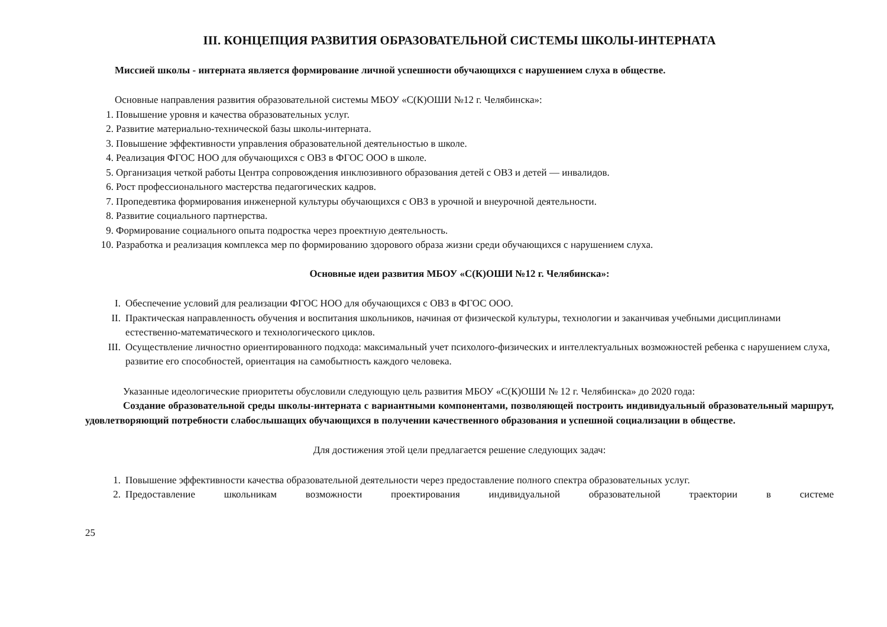III. КОНЦЕПЦИЯ РАЗВИТИЯ ОБРАЗОВАТЕЛЬНОЙ СИСТЕМЫ ШКОЛЫ-ИНТЕРНАТА
Миссией школы - интерната является формирование личной успешности обучающихся с нарушением слуха в обществе.
Основные направления развития образовательной системы МБОУ «С(К)ОШИ №12 г. Челябинска»:
1. Повышение уровня и качества образовательных услуг.
2. Развитие материально-технической базы школы-интерната.
3. Повышение эффективности управления образовательной деятельностью в школе.
4. Реализация ФГОС НОО для обучающихся с ОВЗ в ФГОС ООО в школе.
5. Организация четкой работы Центра сопровождения инклюзивного образования детей с ОВЗ и детей — инвалидов.
6. Рост профессионального мастерства педагогических кадров.
7. Пропедевтика формирования инженерной культуры обучающихся с ОВЗ в урочной и внеурочной деятельности.
8. Развитие социального партнерства.
9. Формирование социального опыта подростка через проектную деятельность.
10. Разработка и реализация комплекса мер по формированию здорового образа жизни среди обучающихся с нарушением слуха.
Основные идеи развития МБОУ «С(К)ОШИ №12 г. Челябинска»:
I. Обеспечение условий для реализации ФГОС НОО для обучающихся с ОВЗ в ФГОС ООО.
II. Практическая направленность обучения и воспитания школьников, начиная от физической культуры, технологии и заканчивая учебными дисциплинами естественно-математического и технологического циклов.
III. Осуществление личностно ориентированного подхода: максимальный учет психолого-физических и интеллектуальных возможностей ребенка с нарушением слуха, развитие его способностей, ориентация на самобытность каждого человека.
Указанные идеологические приоритеты обусловили следующую цель развития МБОУ «С(К)ОШИ № 12 г. Челябинска» до 2020 года:
Создание образовательной среды школы-интерната с вариантными компонентами, позволяющей построить индивидуальный образовательный маршрут, удовлетворяющий потребности слабослышащих обучающихся в получении качественного образования и успешной социализации в обществе.
Для достижения этой цели предлагается решение следующих задач:
1. Повышение эффективности качества образовательной деятельности через предоставление полного спектра образовательных услуг.
2. Предоставление школьникам возможности проектирования индивидуальной образовательной траектории в системе
25